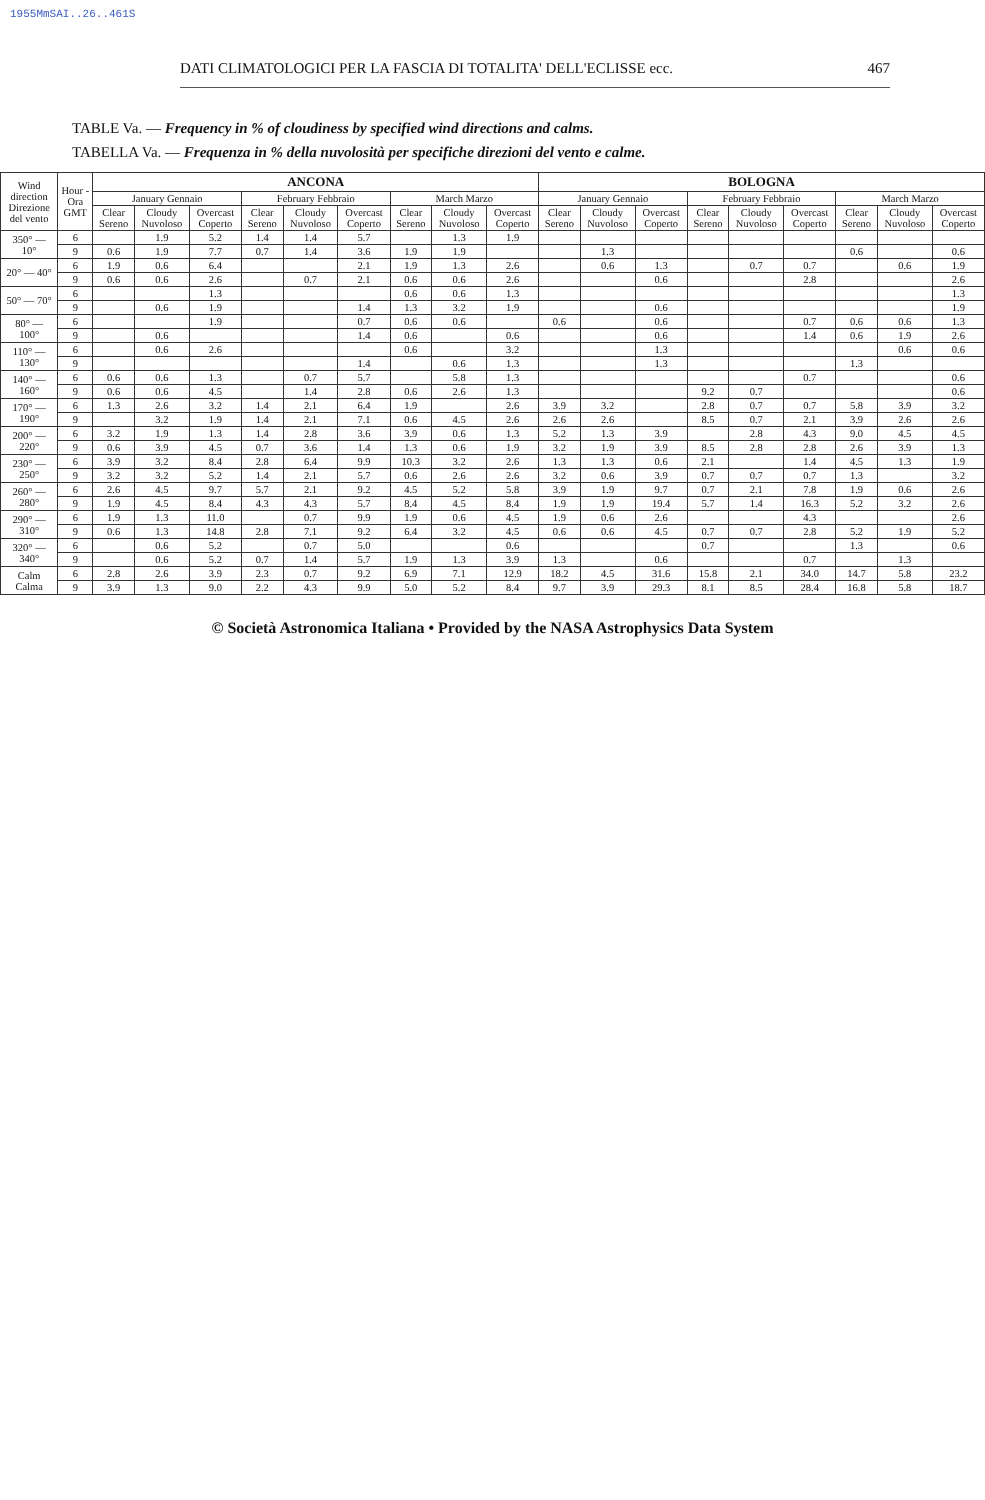1955MmSAI..26..461S
DATI CLIMATOLOGICI PER LA FASCIA DI TOTALITA' DELL'ECLISSE ecc. 467
TABLE Va. — Frequency in % of cloudiness by specified wind directions and calms.
TABELLA Va. — Frequenza in % della nuvolosità per specifiche direzioni del vento e calme.
| Wind direction Direzione del vento | Hour - Ora GMT | ANCONA | | | | | | | | | BOLOGNA | | | | | | | | |
| --- | --- | --- | --- | --- | --- | --- | --- | --- | --- | --- | --- | --- | --- | --- | --- | --- | --- | --- | --- |
| | | January Gennaio | | | February Febbraio | | | March Marzo | | | January Gennaio | | | February Febbraio | | | March Marzo | | |
| | | Clear Sereno | Cloudy Nuvoloso | Overcast Coperto | Clear Sereno | Cloudy Nuvoloso | Overcast Coperto | Clear Sereno | Cloudy Nuvoloso | Overcast Coperto | Clear Sereno | Cloudy Nuvoloso | Overcast Coperto | Clear Sereno | Cloudy Nuvoloso | Overcast Coperto | Clear Sereno | Cloudy Nuvoloso | Overcast Coperto |
| 350° — 10° | 6 | | 1.9 | 5.2 | 1.4 | 1.4 | 5.7 | | 1.3 | 1.9 | | | | | | | | | |
| | 9 | 0.6 | 1.9 | 7.7 | 0.7 | 1.4 | 3.6 | 1.9 | 1.9 | | | 1.3 | | | | | 0.6 | | 0.6 |
| 20° — 40° | 6 | 1.9 | 0.6 | 6.4 | | | 2.1 | 1.9 | 1.3 | 2.6 | | 0.6 | 1.3 | | 0.7 | 0.7 | | 0.6 | 1.9 |
| | 9 | 0.6 | 0.6 | 2.6 | | 0.7 | 2.1 | 0.6 | 0.6 | 2.6 | | | 0.6 | | | 2.8 | | | 2.6 |
| 50° — 70° | 6 | | | 1.3 | | | | 0.6 | 0.6 | 1.3 | | | | | | | | | 1.3 |
| | 9 | | 0.6 | 1.9 | | | 1.4 | 1.3 | 3.2 | 1.9 | | | 0.6 | | | | | | 1.9 |
| 80° — 100° | 6 | | | 1.9 | | | 0.7 | 0.6 | 0.6 | | 0.6 | | 0.6 | | | 0.7 | 0.6 | 0.6 | 1.3 |
| | 9 | | 0.6 | | | | 1.4 | 0.6 | | 0.6 | | | 0.6 | | | 1.4 | 0.6 | 1.9 | 2.6 |
| 110° — 130° | 6 | | 0.6 | 2.6 | | | | 0.6 | | 3.2 | | | 1.3 | | | | | 0.6 | 0.6 |
| | 9 | | | | | | 1.4 | | 0.6 | 1.3 | | | 1.3 | | | | 1.3 | | |
| 140° — 160° | 6 | 0.6 | 0.6 | 1.3 | | 0.7 | 5.7 | | 5.8 | 1.3 | | | | | | 0.7 | | | 0.6 |
| | 9 | 0.6 | 0.6 | 4.5 | | 1.4 | 2.8 | 0.6 | 2.6 | 1.3 | | | | 9.2 | 0.7 | | | | 0.6 |
| 170° — 190° | 6 | 1.3 | 2.6 | 3.2 | 1.4 | 2.1 | 6.4 | 1.9 | | 2.6 | 3.9 | 3.2 | | 2.8 | 0.7 | 0.7 | 5.8 | 3.9 | 3.2 |
| | 9 | | 3.2 | 1.9 | 1.4 | 2.1 | 7.1 | 0.6 | 4.5 | 2.6 | 2.6 | 2.6 | | 8.5 | 0.7 | 2.1 | 3.9 | 2.6 | 2.6 |
| 200° — 220° | 6 | 3.2 | 1.9 | 1.3 | 1.4 | 2.8 | 3.6 | 3.9 | 0.6 | 1.3 | 5.2 | 1.3 | 3.9 | | 2.8 | 4.3 | 9.0 | 4.5 | 4.5 |
| | 9 | 0.6 | 3.9 | 4.5 | 0.7 | 3.6 | 1.4 | 1.3 | 0.6 | 1.9 | 3.2 | 1.9 | 3.9 | 8.5 | 2.8 | 2.8 | 2.6 | 3.9 | 1.3 |
| 230° — 250° | 6 | 3.9 | 3.2 | 8.4 | 2.8 | 6.4 | 9.9 | 10.3 | 3.2 | 2.6 | 1.3 | 1.3 | 0.6 | 2.1 | | 1.4 | 4.5 | 1.3 | 1.9 |
| | 9 | 3.2 | 3.2 | 5.2 | 1.4 | 2.1 | 5.7 | 0.6 | 2.6 | 2.6 | 3.2 | 0.6 | 3.9 | 0.7 | 0.7 | 0.7 | 1.3 | | 3.2 |
| 260° — 280° | 6 | 2.6 | 4.5 | 9.7 | 5.7 | 2.1 | 9.2 | 4.5 | 5.2 | 5.8 | 3.9 | 1.9 | 9.7 | 0.7 | 2.1 | 7.8 | 1.9 | 0.6 | 2.6 |
| | 9 | 1.9 | 4.5 | 8.4 | 4.3 | 4.3 | 5.7 | 8.4 | 4.5 | 8.4 | 1.9 | 1.9 | 19.4 | 5.7 | 1.4 | 16.3 | 5.2 | 3.2 | 2.6 |
| 290° — 310° | 6 | 1.9 | 1.3 | 11.0 | | 0.7 | 9.9 | 1.9 | 0.6 | 4.5 | 1.9 | 0.6 | 2.6 | | | 4.3 | | | 2.6 |
| | 9 | 0.6 | 1.3 | 14.8 | 2.8 | 7.1 | 9.2 | 6.4 | 3.2 | 4.5 | 0.6 | 0.6 | 4.5 | 0.7 | 0.7 | 2.8 | 5.2 | 1.9 | 5.2 |
| 320° — 340° | 6 | | 0.6 | 5.2 | | 0.7 | 5.0 | | | 0.6 | | | | 0.7 | | | 1.3 | | 0.6 |
| | 9 | | 0.6 | 5.2 | 0.7 | 1.4 | 5.7 | 1.9 | 1.3 | 3.9 | 1.3 | | 0.6 | | | 0.7 | | 1.3 | |
| Calm Calma | 6 | 2.8 | 2.6 | 3.9 | 2.3 | 0.7 | 9.2 | 6.9 | 7.1 | 12.9 | 18.2 | 4.5 | 31.6 | 15.8 | 2.1 | 34.0 | 14.7 | 5.8 | 23.2 |
| | 9 | 3.9 | 1.3 | 9.0 | 2.2 | 4.3 | 9.9 | 5.0 | 5.2 | 8.4 | 9.7 | 3.9 | 29.3 | 8.1 | 8.5 | 28.4 | 16.8 | 5.8 | 18.7 |
© Società Astronomica Italiana • Provided by the NASA Astrophysics Data System